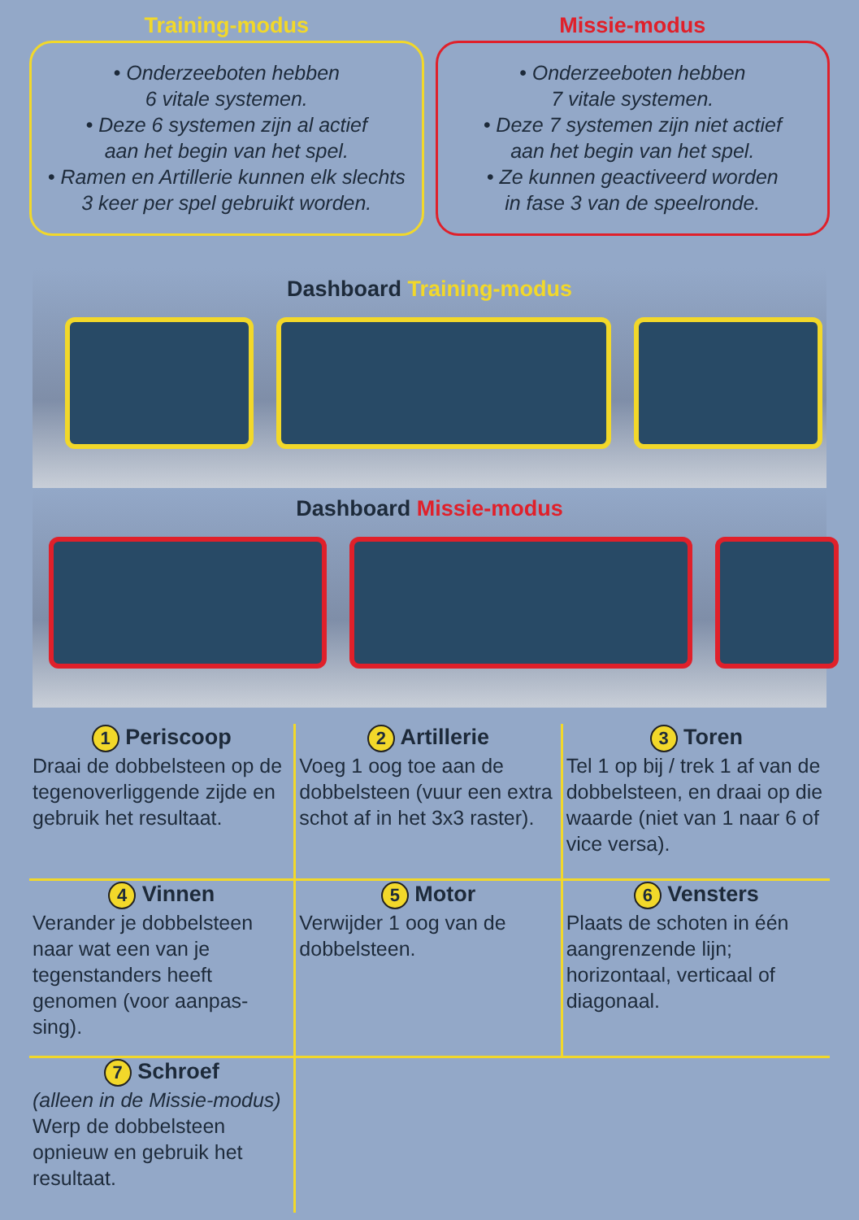Training-modus
• Onderzeeboten hebben
6 vitale systemen.
• Deze 6 systemen zijn al actief
aan het begin van het spel.
• Ramen en Artillerie kunnen elk slechts
3 keer per spel gebruikt worden.
Missie-modus
• Onderzeeboten hebben
7 vitale systemen.
• Deze 7 systemen zijn niet actief
aan het begin van het spel.
• Ze kunnen geactiveerd worden
in fase 3 van de speelronde.
Dashboard Training-modus
Dashboard Missie-modus
1 Periscoop
Draai de dobbelsteen op de tegenoverliggende zijde en gebruik het resultaat.
2 Artillerie
Voeg 1 oog toe aan de dobbelsteen (vuur een extra schot af in het 3x3 raster).
3 Toren
Tel 1 op bij / trek 1 af van de dobbelsteen, en draai op die waarde (niet van 1 naar 6 of vice versa).
4 Vinnen
Verander je dobbelsteen naar wat een van je tegenstanders heeft genomen (voor aanpas-sing).
5 Motor
Verwijder 1 oog van de dobbelsteen.
6 Vensters
Plaats de schoten in één aangrenzende lijn; horizontaal, verticaal of diagonaal.
7 Schroef
(alleen in de Missie-modus)
Werp de dobbelsteen opnieuw en gebruik het resultaat.